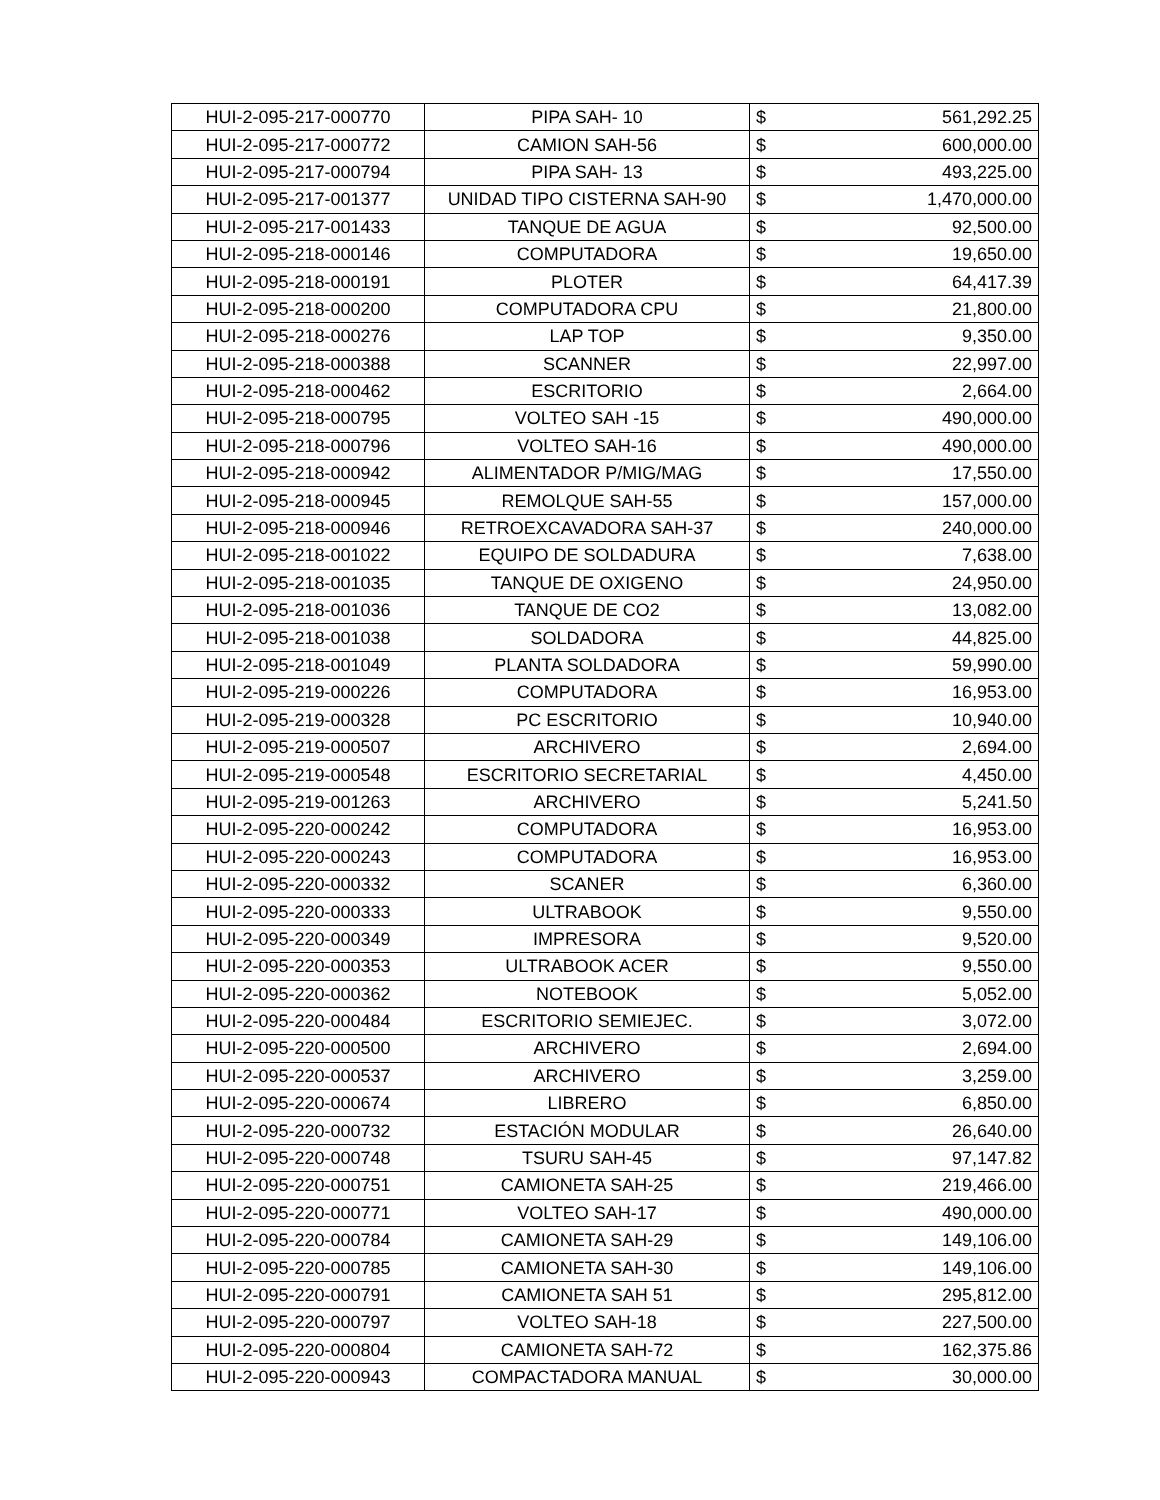| HUI-2-095-217-000770 | PIPA SAH- 10 | $ | 561,292.25 |
| HUI-2-095-217-000772 | CAMION SAH-56 | $ | 600,000.00 |
| HUI-2-095-217-000794 | PIPA SAH- 13 | $ | 493,225.00 |
| HUI-2-095-217-001377 | UNIDAD TIPO CISTERNA SAH-90 | $ | 1,470,000.00 |
| HUI-2-095-217-001433 | TANQUE DE AGUA | $ | 92,500.00 |
| HUI-2-095-218-000146 | COMPUTADORA | $ | 19,650.00 |
| HUI-2-095-218-000191 | PLOTER | $ | 64,417.39 |
| HUI-2-095-218-000200 | COMPUTADORA CPU | $ | 21,800.00 |
| HUI-2-095-218-000276 | LAP TOP | $ | 9,350.00 |
| HUI-2-095-218-000388 | SCANNER | $ | 22,997.00 |
| HUI-2-095-218-000462 | ESCRITORIO | $ | 2,664.00 |
| HUI-2-095-218-000795 | VOLTEO SAH -15 | $ | 490,000.00 |
| HUI-2-095-218-000796 | VOLTEO SAH-16 | $ | 490,000.00 |
| HUI-2-095-218-000942 | ALIMENTADOR P/MIG/MAG | $ | 17,550.00 |
| HUI-2-095-218-000945 | REMOLQUE SAH-55 | $ | 157,000.00 |
| HUI-2-095-218-000946 | RETROEXCAVADORA SAH-37 | $ | 240,000.00 |
| HUI-2-095-218-001022 | EQUIPO DE SOLDADURA | $ | 7,638.00 |
| HUI-2-095-218-001035 | TANQUE DE OXIGENO | $ | 24,950.00 |
| HUI-2-095-218-001036 | TANQUE DE CO2 | $ | 13,082.00 |
| HUI-2-095-218-001038 | SOLDADORA | $ | 44,825.00 |
| HUI-2-095-218-001049 | PLANTA SOLDADORA | $ | 59,990.00 |
| HUI-2-095-219-000226 | COMPUTADORA | $ | 16,953.00 |
| HUI-2-095-219-000328 | PC ESCRITORIO | $ | 10,940.00 |
| HUI-2-095-219-000507 | ARCHIVERO | $ | 2,694.00 |
| HUI-2-095-219-000548 | ESCRITORIO SECRETARIAL | $ | 4,450.00 |
| HUI-2-095-219-001263 | ARCHIVERO | $ | 5,241.50 |
| HUI-2-095-220-000242 | COMPUTADORA | $ | 16,953.00 |
| HUI-2-095-220-000243 | COMPUTADORA | $ | 16,953.00 |
| HUI-2-095-220-000332 | SCANER | $ | 6,360.00 |
| HUI-2-095-220-000333 | ULTRABOOK | $ | 9,550.00 |
| HUI-2-095-220-000349 | IMPRESORA | $ | 9,520.00 |
| HUI-2-095-220-000353 | ULTRABOOK ACER | $ | 9,550.00 |
| HUI-2-095-220-000362 | NOTEBOOK | $ | 5,052.00 |
| HUI-2-095-220-000484 | ESCRITORIO SEMIEJEC. | $ | 3,072.00 |
| HUI-2-095-220-000500 | ARCHIVERO | $ | 2,694.00 |
| HUI-2-095-220-000537 | ARCHIVERO | $ | 3,259.00 |
| HUI-2-095-220-000674 | LIBRERO | $ | 6,850.00 |
| HUI-2-095-220-000732 | ESTACIÓN MODULAR | $ | 26,640.00 |
| HUI-2-095-220-000748 | TSURU SAH-45 | $ | 97,147.82 |
| HUI-2-095-220-000751 | CAMIONETA SAH-25 | $ | 219,466.00 |
| HUI-2-095-220-000771 | VOLTEO SAH-17 | $ | 490,000.00 |
| HUI-2-095-220-000784 | CAMIONETA SAH-29 | $ | 149,106.00 |
| HUI-2-095-220-000785 | CAMIONETA SAH-30 | $ | 149,106.00 |
| HUI-2-095-220-000791 | CAMIONETA SAH 51 | $ | 295,812.00 |
| HUI-2-095-220-000797 | VOLTEO SAH-18 | $ | 227,500.00 |
| HUI-2-095-220-000804 | CAMIONETA SAH-72 | $ | 162,375.86 |
| HUI-2-095-220-000943 | COMPACTADORA MANUAL | $ | 30,000.00 |